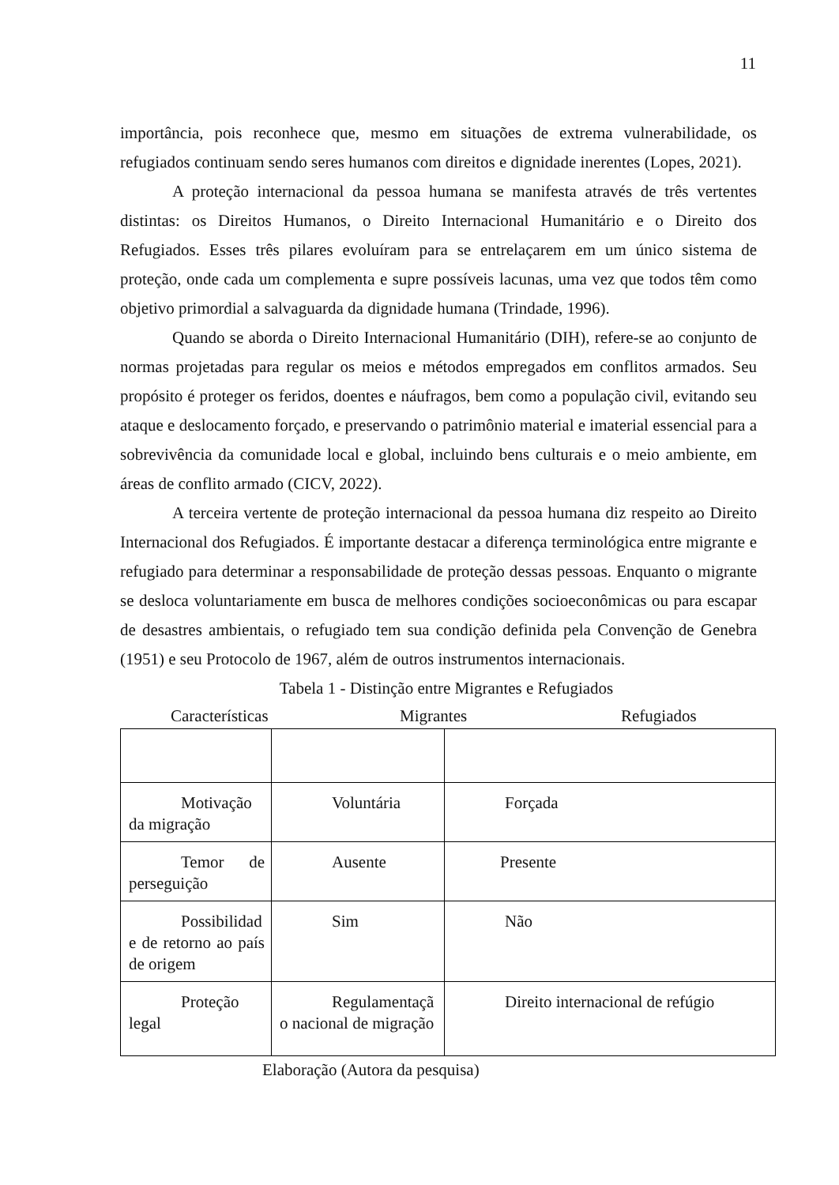11
importância, pois reconhece que, mesmo em situações de extrema vulnerabilidade, os refugiados continuam sendo seres humanos com direitos e dignidade inerentes (Lopes, 2021).
A proteção internacional da pessoa humana se manifesta através de três vertentes distintas: os Direitos Humanos, o Direito Internacional Humanitário e o Direito dos Refugiados. Esses três pilares evoluíram para se entrelaçarem em um único sistema de proteção, onde cada um complementa e supre possíveis lacunas, uma vez que todos têm como objetivo primordial a salvaguarda da dignidade humana (Trindade, 1996).
Quando se aborda o Direito Internacional Humanitário (DIH), refere-se ao conjunto de normas projetadas para regular os meios e métodos empregados em conflitos armados. Seu propósito é proteger os feridos, doentes e náufragos, bem como a população civil, evitando seu ataque e deslocamento forçado, e preservando o patrimônio material e imaterial essencial para a sobrevivência da comunidade local e global, incluindo bens culturais e o meio ambiente, em áreas de conflito armado (CICV, 2022).
A terceira vertente de proteção internacional da pessoa humana diz respeito ao Direito Internacional dos Refugiados. É importante destacar a diferença terminológica entre migrante e refugiado para determinar a responsabilidade de proteção dessas pessoas. Enquanto o migrante se desloca voluntariamente em busca de melhores condições socioeconômicas ou para escapar de desastres ambientais, o refugiado tem sua condição definida pela Convenção de Genebra (1951) e seu Protocolo de 1967, além de outros instrumentos internacionais.
Tabela 1 - Distinção entre Migrantes e Refugiados
Características Migrantes Refugiados
| Motivação da migração | Voluntária | Forçada |
| Temor de perseguição | Ausente | Presente |
| Possibilidad e de retorno ao país de origem | Sim | Não |
| Proteção legal | Regulamentaçã o nacional de migração | Direito internacional de refúgio |
Elaboração (Autora da pesquisa)